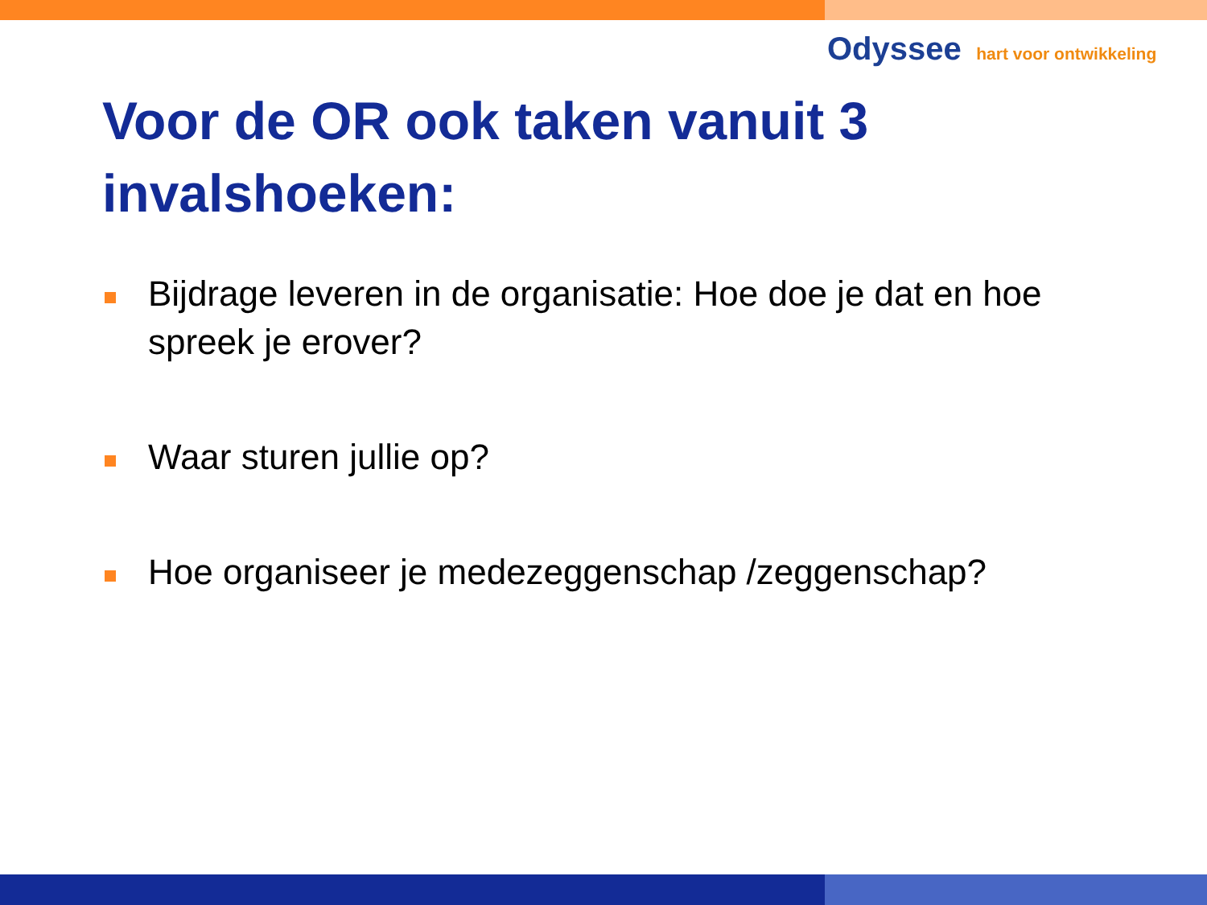Odyssee hart voor ontwikkeling
Voor de OR ook taken vanuit 3 invalshoeken:
Bijdrage leveren in de organisatie: Hoe doe je dat en hoe spreek je erover?
Waar sturen jullie op?
Hoe organiseer je medezeggenschap /zeggenschap?